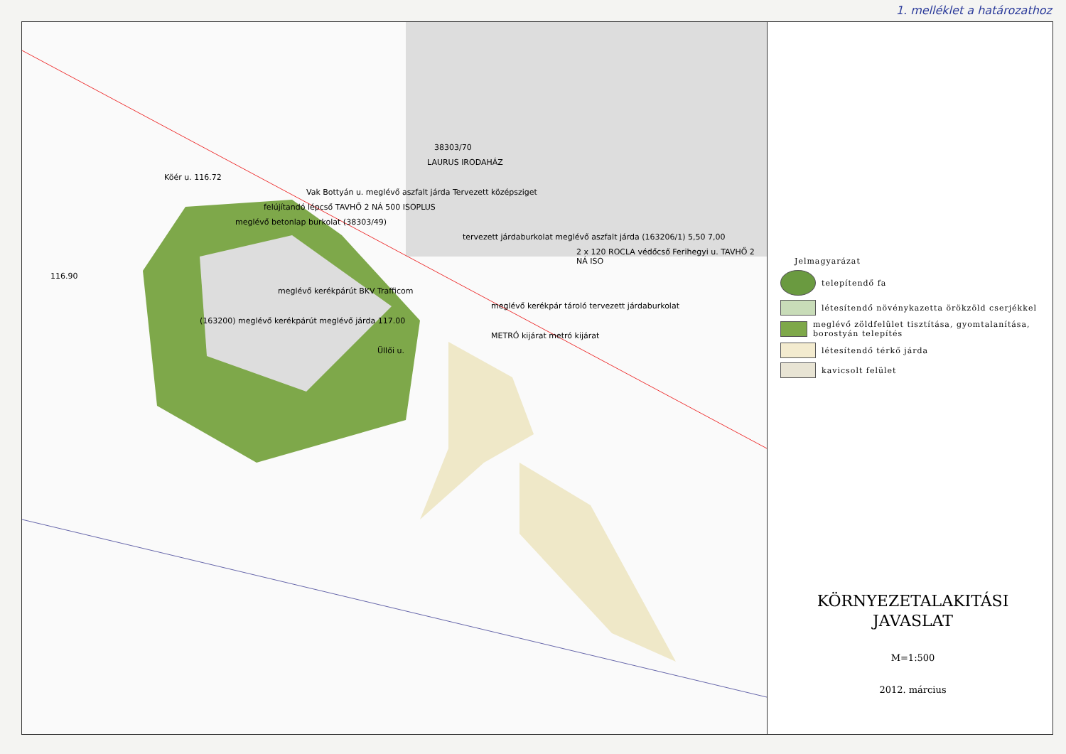1. melléklet a határozathoz
38303/70
LAURUS IRODAHÁZ
Köér u. 116.72
Vak Bottyán u. meglévő aszfalt járda Tervezett középsziget
felújítandó lépcső TAVHŐ 2 NÁ 500 ISOPLUS
meglévő betonlap burkolat (38303/49)
tervezett járdaburkolat meglévő aszfalt járda (163206/1) 5,50 7,00
2 x 120 ROCLA védőcső Ferihegyi u. TAVHŐ 2 NÁ ISO
116.90
meglévő kerékpárút BKV Trafficom
meglévő kerékpár tároló tervezett járdaburkolat
(163200) meglévő kerékpárút meglévő járda 117.00
METRÓ kijárat metró kijárat
Üllői u.
Jelmagyarázat
telepítendő fa
létesítendő növénykazetta örökzöld cserjékkel
meglévő zöldfelület tisztítása, gyomtalanítása, borostyán telepítés
létesítendő térkő járda
kavicsolt felület
KÖRNYEZETALAKITÁSI
JAVASLAT
M=1:500
2012. március